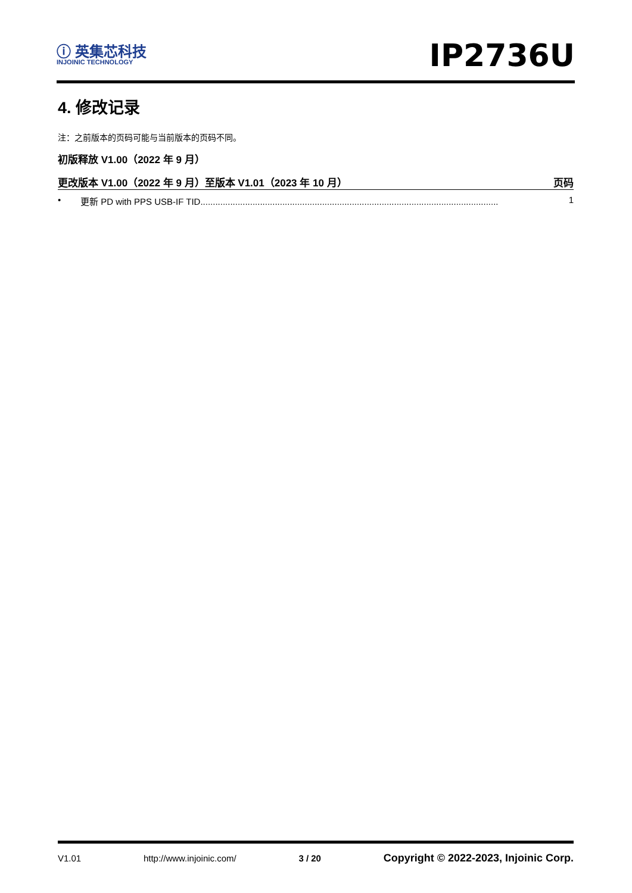ⓘ 英集芯科技
INJOINIC TECHNOLOGY
IP2736U
4. 修改记录
注：之前版本的页码可能与当前版本的页码不同。
初版释放 V1.00（2022 年 9 月）
更改版本 V1.00（2022 年 9 月）至版本 V1.01（2023 年 10 月） 页码
• 更新 PD with PPS USB-IF TID........................................................................................................................ 1
V1.01 http://www.injoinic.com/ 3 / 20 Copyright © 2022-2023, Injoinic Corp.